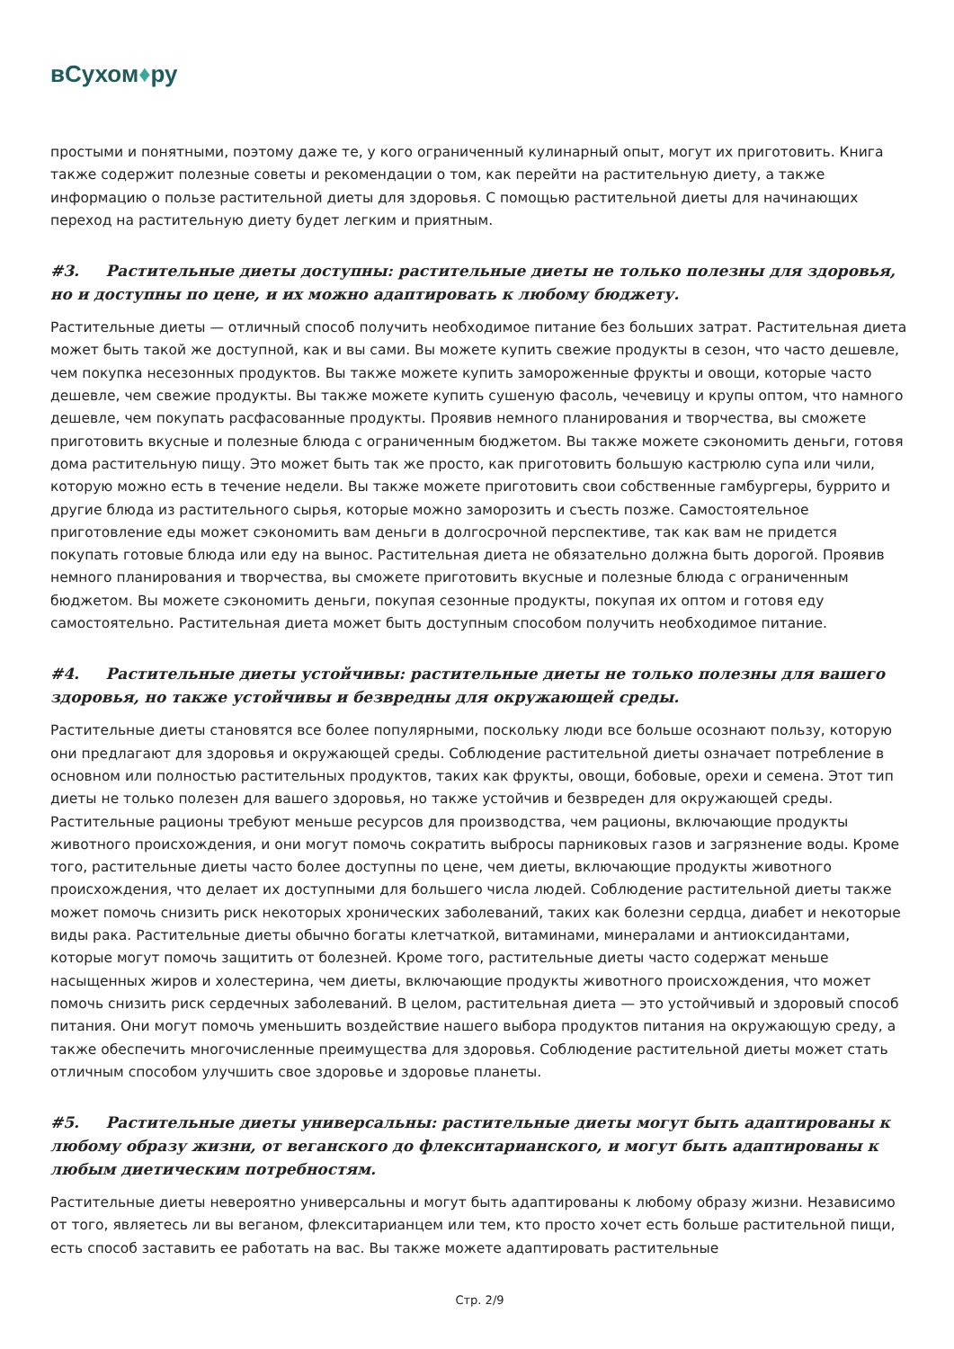вСухом♦ру
простыми и понятными, поэтому даже те, у кого ограниченный кулинарный опыт, могут их приготовить. Книга также содержит полезные советы и рекомендации о том, как перейти на растительную диету, а также информацию о пользе растительной диеты для здоровья. С помощью растительной диеты для начинающих переход на растительную диету будет легким и приятным.
#3. Растительные диеты доступны: растительные диеты не только полезны для здоровья, но и доступны по цене, и их можно адаптировать к любому бюджету.
Растительные диеты — отличный способ получить необходимое питание без больших затрат. Растительная диета может быть такой же доступной, как и вы сами. Вы можете купить свежие продукты в сезон, что часто дешевле, чем покупка несезонных продуктов. Вы также можете купить замороженные фрукты и овощи, которые часто дешевле, чем свежие продукты. Вы также можете купить сушеную фасоль, чечевицу и крупы оптом, что намного дешевле, чем покупать расфасованные продукты. Проявив немного планирования и творчества, вы сможете приготовить вкусные и полезные блюда с ограниченным бюджетом. Вы также можете сэкономить деньги, готовя дома растительную пищу. Это может быть так же просто, как приготовить большую кастрюлю супа или чили, которую можно есть в течение недели. Вы также можете приготовить свои собственные гамбургеры, буррито и другие блюда из растительного сырья, которые можно заморозить и съесть позже. Самостоятельное приготовление еды может сэкономить вам деньги в долгосрочной перспективе, так как вам не придется покупать готовые блюда или еду на вынос. Растительная диета не обязательно должна быть дорогой. Проявив немного планирования и творчества, вы сможете приготовить вкусные и полезные блюда с ограниченным бюджетом. Вы можете сэкономить деньги, покупая сезонные продукты, покупая их оптом и готовя еду самостоятельно. Растительная диета может быть доступным способом получить необходимое питание.
#4. Растительные диеты устойчивы: растительные диеты не только полезны для вашего здоровья, но также устойчивы и безвредны для окружающей среды.
Растительные диеты становятся все более популярными, поскольку люди все больше осознают пользу, которую они предлагают для здоровья и окружающей среды. Соблюдение растительной диеты означает потребление в основном или полностью растительных продуктов, таких как фрукты, овощи, бобовые, орехи и семена. Этот тип диеты не только полезен для вашего здоровья, но также устойчив и безвреден для окружающей среды. Растительные рационы требуют меньше ресурсов для производства, чем рационы, включающие продукты животного происхождения, и они могут помочь сократить выбросы парниковых газов и загрязнение воды. Кроме того, растительные диеты часто более доступны по цене, чем диеты, включающие продукты животного происхождения, что делает их доступными для большего числа людей. Соблюдение растительной диеты также может помочь снизить риск некоторых хронических заболеваний, таких как болезни сердца, диабет и некоторые виды рака. Растительные диеты обычно богаты клетчаткой, витаминами, минералами и антиоксидантами, которые могут помочь защитить от болезней. Кроме того, растительные диеты часто содержат меньше насыщенных жиров и холестерина, чем диеты, включающие продукты животного происхождения, что может помочь снизить риск сердечных заболеваний. В целом, растительная диета — это устойчивый и здоровый способ питания. Они могут помочь уменьшить воздействие нашего выбора продуктов питания на окружающую среду, а также обеспечить многочисленные преимущества для здоровья. Соблюдение растительной диеты может стать отличным способом улучшить свое здоровье и здоровье планеты.
#5. Растительные диеты универсальны: растительные диеты могут быть адаптированы к любому образу жизни, от веганского до флекситарианского, и могут быть адаптированы к любым диетическим потребностям.
Растительные диеты невероятно универсальны и могут быть адаптированы к любому образу жизни. Независимо от того, являетесь ли вы веганом, флекситарианцем или тем, кто просто хочет есть больше растительной пищи, есть способ заставить ее работать на вас. Вы также можете адаптировать растительные
Стр. 2/9